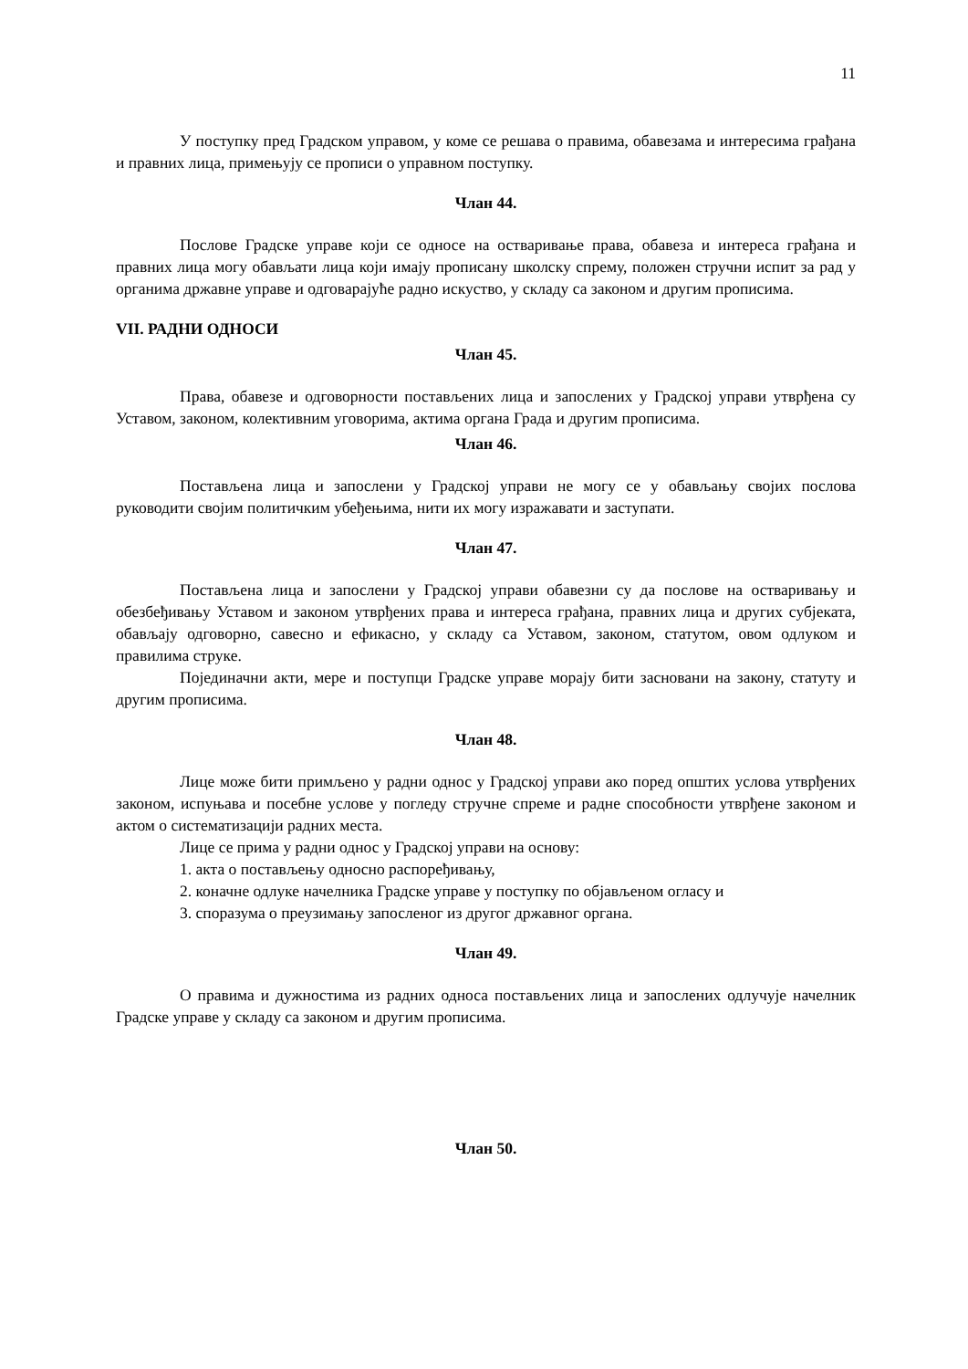11
У поступку пред Градском управом, у коме се решава о правима, обавезама и интересима грађана и правних лица, примењују се прописи о управном поступку.
Члан 44.
Послове Градске управе који се односе на остваривање права, обавеза и интереса грађана и правних лица могу обављати лица који имају прописану школску спрему, положен стручни испит за рад у органима државне управе и одговарајуће радно искуство, у складу са законом и другим прописима.
VII. РАДНИ ОДНОСИ
Члан 45.
Права, обавезе и одговорности постављених лица и запослених у Градској управи утврђена су Уставом, законом, колективним уговорима, актима органа Града и другим прописима.
Члан 46.
Постављена лица и запослени у Градској управи не могу се у обављању својих послова руководити својим политичким убеђењима, нити их могу изражавати и заступати.
Члан 47.
Постављена лица и запослени у Градској управи обавезни су да послове на остваривању и обезбеђивању Уставом и законом утврђених права и интереса грађана, правних лица и других субјеката, обављају одговорно, савесно и ефикасно, у складу са Уставом, законом, статутом, овом одлуком и правилима струке.
Појединачни акти, мере и поступци Градске управе морају бити засновани на закону, статуту и другим прописима.
Члан 48.
Лице може бити примљено у радни однос у Градској управи ако поред општих услова утврђених законом, испуњава и посебне услове у погледу стручне спреме и радне способности утврђене законом и актом о систематизацији радних места.
Лице се прима у радни однос у Градској управи на основу:
1. акта о постављењу односно распоређивању,
2. коначне одлуке начелника Градске управе у поступку по објављеном огласу и
3. споразума о преузимању запосленог из другог државног органа.
Члан 49.
О правима и дужностима из радних односа постављених лица и запослених одлучује начелник Градске управе у складу са законом и другим прописима.
Члан 50.